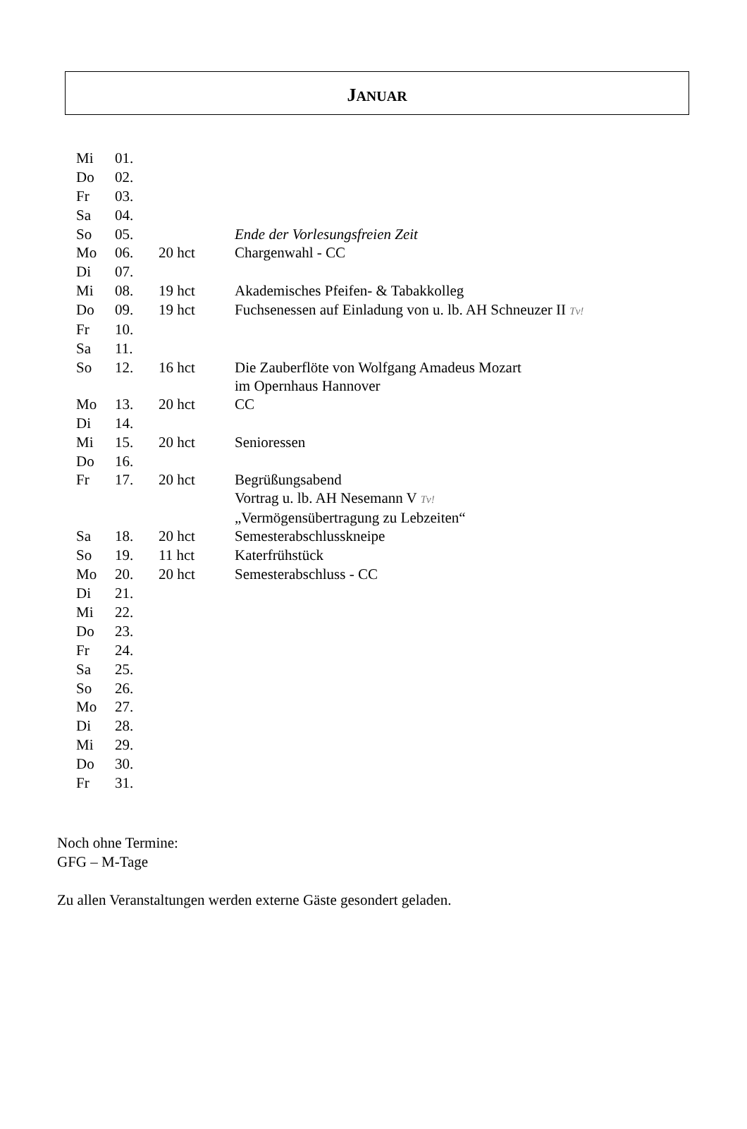JANUAR
| Mi | 01. | | |
| Do | 02. | | |
| Fr | 03. | | |
| Sa | 04. | | |
| So | 05. | | Ende der Vorlesungsfreien Zeit |
| Mo | 06. | 20 hct | Chargenwahl - CC |
| Di | 07. | | |
| Mi | 08. | 19 hct | Akademisches Pfeifen- & Tabakkolleg |
| Do | 09. | 19 hct | Fuchsenessen auf Einladung von u. lb. AH Schneuzer II Tv! |
| Fr | 10. | | |
| Sa | 11. | | |
| So | 12. | 16 hct | Die Zauberflöte von Wolfgang Amadeus Mozart im Opernhaus Hannover |
| Mo | 13. | 20 hct | CC |
| Di | 14. | | |
| Mi | 15. | 20 hct | Senioressen |
| Do | 16. | | |
| Fr | 17. | 20 hct | Begrüßungsabend Vortrag u. lb. AH Nesemann V Tv! „Vermögensübertragung zu Lebzeiten“ |
| Sa | 18. | 20 hct | Semesterabschlusskneipe |
| So | 19. | 11 hct | Katerfrühstück |
| Mo | 20. | 20 hct | Semesterabschluss - CC |
| Di | 21. | | |
| Mi | 22. | | |
| Do | 23. | | |
| Fr | 24. | | |
| Sa | 25. | | |
| So | 26. | | |
| Mo | 27. | | |
| Di | 28. | | |
| Mi | 29. | | |
| Do | 30. | | |
| Fr | 31. | | |
Noch ohne Termine:
GFG – M-Tage
Zu allen Veranstaltungen werden externe Gäste gesondert geladen.